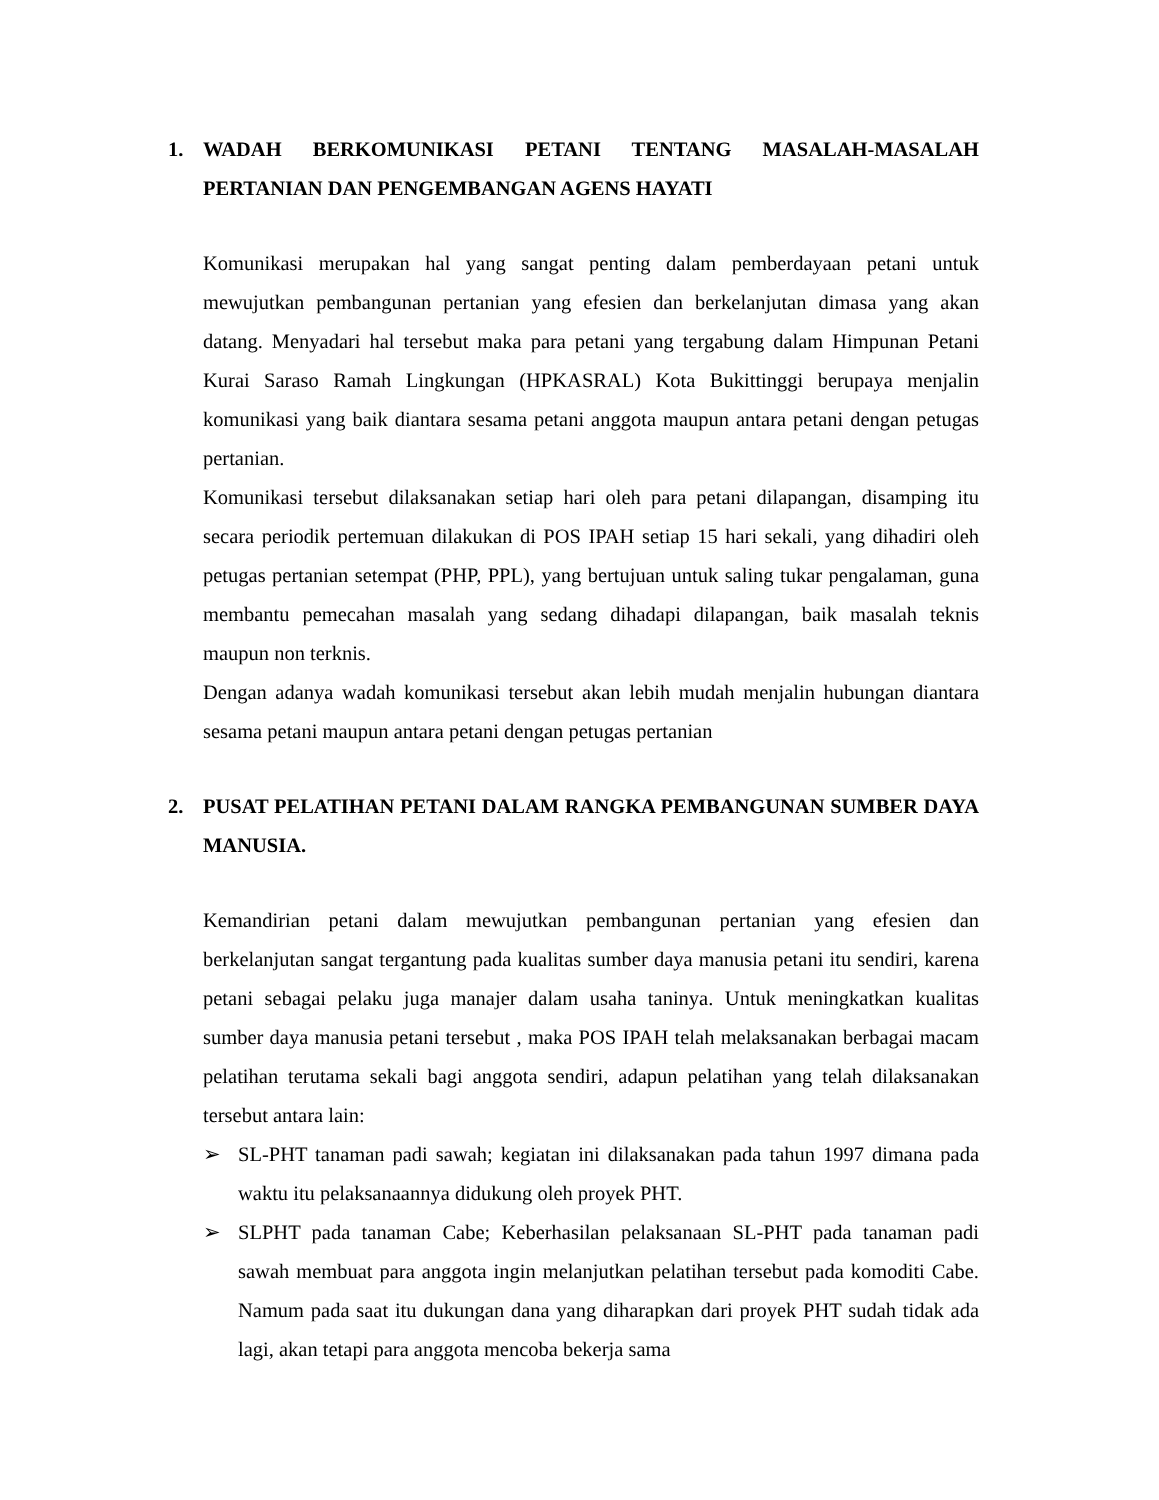1. WADAH BERKOMUNIKASI PETANI TENTANG MASALAH-MASALAH PERTANIAN DAN PENGEMBANGAN AGENS HAYATI
Komunikasi merupakan hal yang sangat penting dalam pemberdayaan petani untuk mewujutkan pembangunan pertanian yang efesien dan berkelanjutan dimasa yang akan datang. Menyadari hal tersebut maka para petani yang tergabung dalam Himpunan Petani Kurai Saraso Ramah Lingkungan (HPKASRAL) Kota Bukittinggi berupaya menjalin komunikasi yang baik diantara sesama petani anggota maupun antara petani dengan petugas pertanian.
Komunikasi tersebut dilaksanakan setiap hari oleh para petani dilapangan, disamping itu secara periodik pertemuan dilakukan di POS IPAH setiap 15 hari sekali, yang dihadiri oleh petugas pertanian setempat (PHP, PPL), yang bertujuan untuk saling tukar pengalaman, guna membantu pemecahan masalah yang sedang dihadapi dilapangan, baik masalah teknis maupun non terknis.
Dengan adanya wadah komunikasi tersebut akan lebih mudah menjalin hubungan diantara sesama petani maupun antara petani dengan petugas pertanian
2. PUSAT PELATIHAN PETANI DALAM RANGKA PEMBANGUNAN SUMBER DAYA MANUSIA.
Kemandirian petani dalam mewujutkan pembangunan pertanian yang efesien dan berkelanjutan sangat tergantung pada kualitas sumber daya manusia petani itu sendiri, karena petani sebagai pelaku juga manajer dalam usaha taninya. Untuk meningkatkan kualitas sumber daya manusia petani tersebut , maka POS IPAH telah melaksanakan berbagai macam pelatihan terutama sekali bagi anggota sendiri, adapun pelatihan yang telah dilaksanakan tersebut antara lain:
➢ SL-PHT tanaman padi sawah; kegiatan ini dilaksanakan pada tahun 1997 dimana pada waktu itu pelaksanaannya didukung oleh proyek PHT.
➢ SLPHT pada tanaman Cabe; Keberhasilan pelaksanaan SL-PHT pada tanaman padi sawah membuat para anggota ingin melanjutkan pelatihan tersebut pada komoditi Cabe. Namum pada saat itu dukungan dana yang diharapkan dari proyek PHT sudah tidak ada lagi, akan tetapi para anggota mencoba bekerja sama